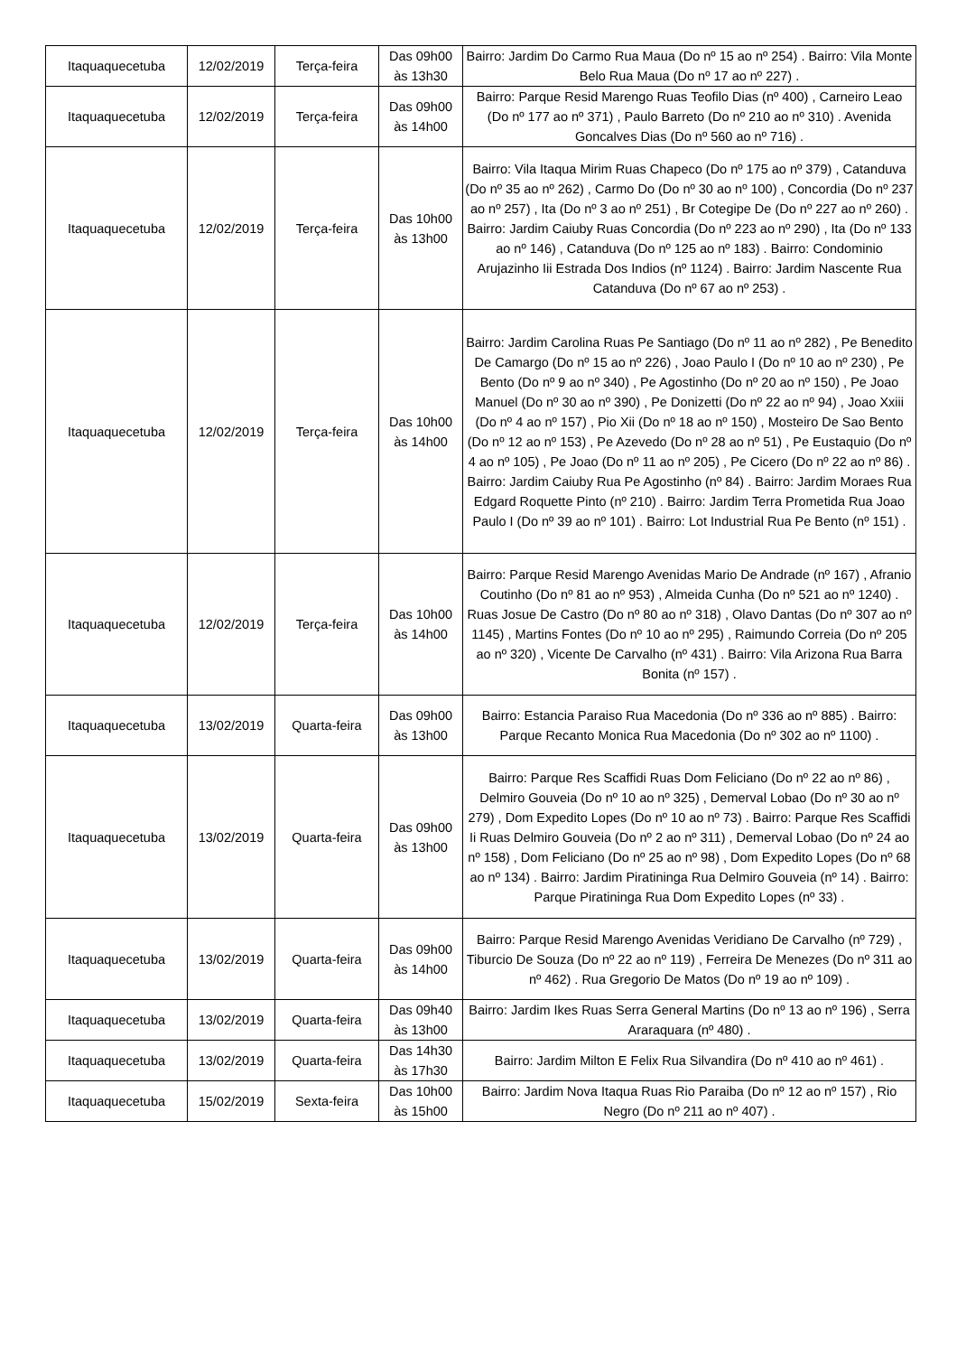| Itaquaquecetuba | 12/02/2019 | Terça-feira | Das 09h00 às 13h30 | Bairro: Jardim Do Carmo Rua Maua (Do nº 15 ao nº 254) . Bairro: Vila Monte Belo Rua Maua (Do nº 17 ao nº 227) . |
| Itaquaquecetuba | 12/02/2019 | Terça-feira | Das 09h00 às 14h00 | Bairro: Parque Resid Marengo Ruas Teofilo Dias (nº 400) , Carneiro Leao (Do nº 177 ao nº 371) , Paulo Barreto (Do nº 210 ao nº 310) . Avenida Goncalves Dias (Do nº 560 ao nº 716) . |
| Itaquaquecetuba | 12/02/2019 | Terça-feira | Das 10h00 às 13h00 | Bairro: Vila Itaqua Mirim Ruas Chapeco (Do nº 175 ao nº 379) , Catanduva (Do nº 35 ao nº 262) , Carmo Do (Do nº 30 ao nº 100) , Concordia (Do nº 237 ao nº 257) , Ita (Do nº 3 ao nº 251) , Br Cotegipe De (Do nº 227 ao nº 260) . Bairro: Jardim Caiuby Ruas Concordia (Do nº 223 ao nº 290) , Ita (Do nº 133 ao nº 146) , Catanduva (Do nº 125 ao nº 183) . Bairro: Condominio Arujazinho Iii Estrada Dos Indios (nº 1124) . Bairro: Jardim Nascente Rua Catanduva (Do nº 67 ao nº 253) . |
| Itaquaquecetuba | 12/02/2019 | Terça-feira | Das 10h00 às 14h00 | Bairro: Jardim Carolina Ruas Pe Santiago (Do nº 11 ao nº 282) , Pe Benedito De Camargo (Do nº 15 ao nº 226) , Joao Paulo I (Do nº 10 ao nº 230) , Pe Bento (Do nº 9 ao nº 340) , Pe Agostinho (Do nº 20 ao nº 150) , Pe Joao Manuel (Do nº 30 ao nº 390) , Pe Donizetti (Do nº 22 ao nº 94) , Joao Xxiii (Do nº 4 ao nº 157) , Pio Xii (Do nº 18 ao nº 150) , Mosteiro De Sao Bento (Do nº 12 ao nº 153) , Pe Azevedo (Do nº 28 ao nº 51) , Pe Eustaquio (Do nº 4 ao nº 105) , Pe Joao (Do nº 11 ao nº 205) , Pe Cicero (Do nº 22 ao nº 86) . Bairro: Jardim Caiuby Rua Pe Agostinho (nº 84) . Bairro: Jardim Moraes Rua Edgard Roquette Pinto (nº 210) . Bairro: Jardim Terra Prometida Rua Joao Paulo I (Do nº 39 ao nº 101) . Bairro: Lot Industrial Rua Pe Bento (nº 151) . |
| Itaquaquecetuba | 12/02/2019 | Terça-feira | Das 10h00 às 14h00 | Bairro: Parque Resid Marengo Avenidas Mario De Andrade (nº 167) , Afranio Coutinho (Do nº 81 ao nº 953) , Almeida Cunha (Do nº 521 ao nº 1240) . Ruas Josue De Castro (Do nº 80 ao nº 318) , Olavo Dantas (Do nº 307 ao nº 1145) , Martins Fontes (Do nº 10 ao nº 295) , Raimundo Correia (Do nº 205 ao nº 320) , Vicente De Carvalho (nº 431) . Bairro: Vila Arizona Rua Barra Bonita (nº 157) . |
| Itaquaquecetuba | 13/02/2019 | Quarta-feira | Das 09h00 às 13h00 | Bairro: Estancia Paraiso Rua Macedonia (Do nº 336 ao nº 885) . Bairro: Parque Recanto Monica Rua Macedonia (Do nº 302 ao nº 1100) . |
| Itaquaquecetuba | 13/02/2019 | Quarta-feira | Das 09h00 às 13h00 | Bairro: Parque Res Scaffidi Ruas Dom Feliciano (Do nº 22 ao nº 86) , Delmiro Gouveia (Do nº 10 ao nº 325) , Demerval Lobao (Do nº 30 ao nº 279) , Dom Expedito Lopes (Do nº 10 ao nº 73) . Bairro: Parque Res Scaffidi Ii Ruas Delmiro Gouveia (Do nº 2 ao nº 311) , Demerval Lobao (Do nº 24 ao nº 158) , Dom Feliciano (Do nº 25 ao nº 98) , Dom Expedito Lopes (Do nº 68 ao nº 134) . Bairro: Jardim Piratininga Rua Delmiro Gouveia (nº 14) . Bairro: Parque Piratininga Rua Dom Expedito Lopes (nº 33) . |
| Itaquaquecetuba | 13/02/2019 | Quarta-feira | Das 09h00 às 14h00 | Bairro: Parque Resid Marengo Avenidas Veridiano De Carvalho (nº 729) , Tiburcio De Souza (Do nº 22 ao nº 119) , Ferreira De Menezes (Do nº 311 ao nº 462) . Rua Gregorio De Matos (Do nº 19 ao nº 109) . |
| Itaquaquecetuba | 13/02/2019 | Quarta-feira | Das 09h40 às 13h00 | Bairro: Jardim Ikes Ruas Serra General Martins (Do nº 13 ao nº 196) , Serra Araraquara (nº 480) . |
| Itaquaquecetuba | 13/02/2019 | Quarta-feira | Das 14h30 às 17h30 | Bairro: Jardim Milton E Felix Rua Silvandira (Do nº 410 ao nº 461) . |
| Itaquaquecetuba | 15/02/2019 | Sexta-feira | Das 10h00 às 15h00 | Bairro: Jardim Nova Itaqua Ruas Rio Paraiba (Do nº 12 ao nº 157) , Rio Negro (Do nº 211 ao nº 407) . |